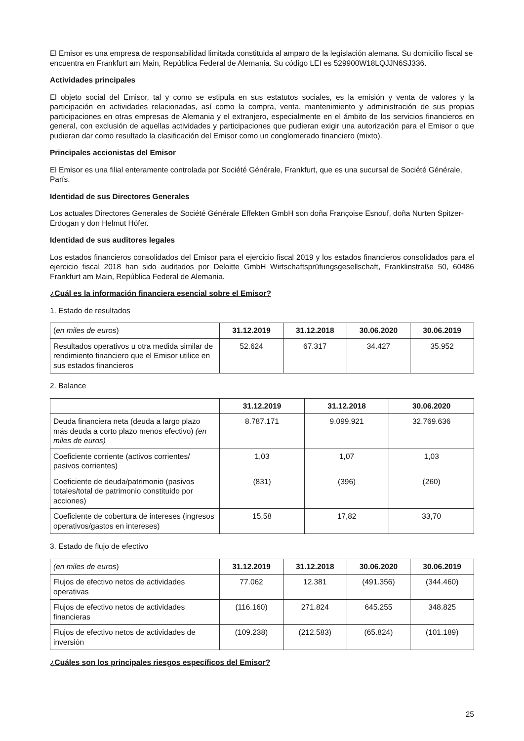El Emisor es una empresa de responsabilidad limitada constituida al amparo de la legislación alemana. Su domicilio fiscal se encuentra en Frankfurt am Main, República Federal de Alemania. Su código LEI es 529900W18LQJJN6SJ336.
Actividades principales
El objeto social del Emisor, tal y como se estipula en sus estatutos sociales, es la emisión y venta de valores y la participación en actividades relacionadas, así como la compra, venta, mantenimiento y administración de sus propias participaciones en otras empresas de Alemania y el extranjero, especialmente en el ámbito de los servicios financieros en general, con exclusión de aquellas actividades y participaciones que pudieran exigir una autorización para el Emisor o que pudieran dar como resultado la clasificación del Emisor como un conglomerado financiero (mixto).
Principales accionistas del Emisor
El Emisor es una filial enteramente controlada por Société Générale, Frankfurt, que es una sucursal de Société Générale, París.
Identidad de sus Directores Generales
Los actuales Directores Generales de Société Générale Effekten GmbH son doña Françoise Esnouf, doña Nurten Spitzer-Erdogan y don Helmut Höfer.
Identidad de sus auditores legales
Los estados financieros consolidados del Emisor para el ejercicio fiscal 2019 y los estados financieros consolidados para el ejercicio fiscal 2018 han sido auditados por Deloitte GmbH Wirtschaftsprüfungsgesellschaft, Franklinstraße 50, 60486 Frankfurt am Main, República Federal de Alemania.
¿Cuál es la información financiera esencial sobre el Emisor?
1. Estado de resultados
| ( en miles de euros ) | 31.12.2019 | 31.12.2018 | 30.06.2020 | 30.06.2019 |
| Resultados operativos u otra medida similar de rendimiento financiero que el Emisor utilice en sus estados financieros | 52.624 | 67.317 | 34.427 | 35.952 |
2. Balance
| | 31.12.2019 | 31.12.2018 | 30.06.2020 |
| Deuda financiera neta (deuda a largo plazo más deuda a corto plazo menos efectivo) (en miles de euros) | 8.787.171 | 9.099.921 | 32.769.636 |
| Coeficiente corriente (activos corrientes/ pasivos corrientes) | 1,03 | 1,07 | 1,03 |
| Coeficiente de deuda/patrimonio (pasivos totales/total de patrimonio constituido por acciones) | (831) | (396) | (260) |
| Coeficiente de cobertura de intereses (ingresos operativos/gastos en intereses) | 15,58 | 17,82 | 33,70 |
3. Estado de flujo de efectivo
| (en miles de euros ) | 31.12.2019 | 31.12.2018 | 30.06.2020 | 30.06.2019 |
| Flujos de efectivo netos de actividades operativas | 77.062 | 12.381 | (491.356) | (344.460) |
| Flujos de efectivo netos de actividades financieras | (116.160) | 271.824 | 645.255 | 348.825 |
| Flujos de efectivo netos de actividades de inversión | (109.238) | (212.583) | (65.824) | (101.189) |
¿Cuáles son los principales riesgos específicos del Emisor?
25